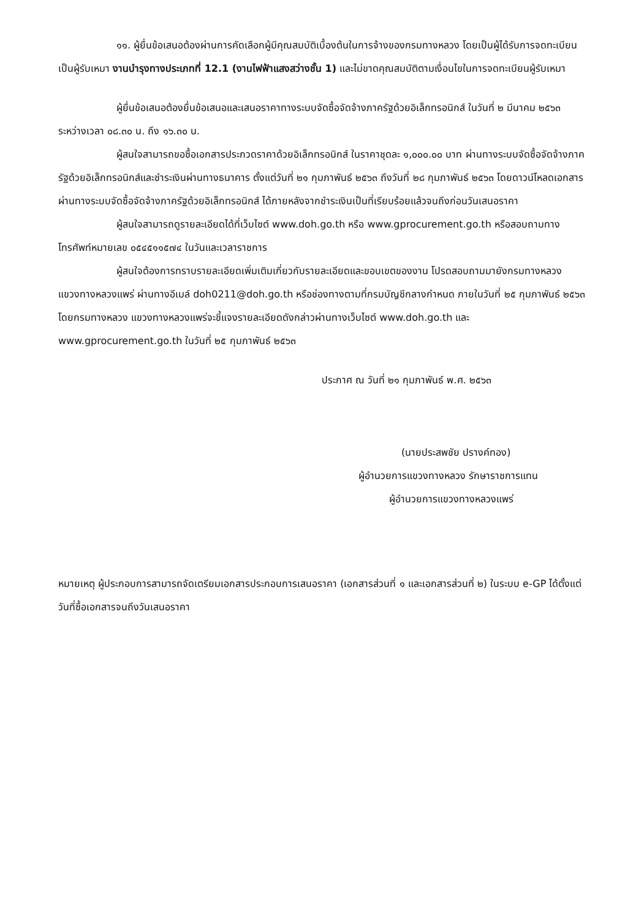๑๑. ผู้ยื่นข้อเสนอต้องผ่านการคัดเลือกผู้มีคุณสมบัติเบื้องต้นในการจ้างของกรมทางหลวง โดยเป็นผู้ได้รับการจดทะเบียนเป็นผู้รับเหมา งานบำรุงทางประเภทที่ 12.1 (งานไฟฟ้าแสงสว่างชั้น 1) และไม่ขาดคุณสมบัติตามเงื่อนไขในการจดทะเบียนผู้รับเหมา
ผู้ยื่นข้อเสนอต้องยื่นข้อเสนอและเสนอราคาทางระบบจัดซื้อจัดจ้างภาครัฐด้วยอิเล็กทรอนิกส์ ในวันที่ ๒ มีนาคม ๒๕๖๓ ระหว่างเวลา ๐๘.๓๐ น. ถึง ๑๖.๓๐ น.
ผู้สนใจสามารถขอซื้อเอกสารประกวดราคาด้วยอิเล็กทรอนิกส์ ในราคาชุดละ ๑,๐๐๐.๐๐ บาท ผ่านทางระบบจัดซื้อจัดจ้างภาครัฐด้วยอิเล็กทรอนิกส์และชำระเงินผ่านทางธนาคาร ตั้งแต่วันที่ ๒๑ กุมภาพันธ์ ๒๕๖๓ ถึงวันที่ ๒๘ กุมภาพันธ์ ๒๕๖๓ โดยดาวน์โหลดเอกสารผ่านทางระบบจัดซื้อจัดจ้างภาครัฐด้วยอิเล็กทรอนิกส์ ได้ภายหลังจากชำระเงินเป็นที่เรียบร้อยแล้วจนถึงก่อนวันเสนอราคา
ผู้สนใจสามารถดูรายละเอียดได้ที่เว็บไซต์ www.doh.go.th หรือ www.gprocurement.go.th หรือสอบถามทางโทรศัพท์หมายเลข ๐๕๔๕๑๑๕๗๔ ในวันและเวลาราชการ
ผู้สนใจต้องการทราบรายละเอียดเพิ่มเติมเกี่ยวกับรายละเอียดและขอบเขตของงาน โปรดสอบถามมายังกรมทางหลวง แขวงทางหลวงแพร่ ผ่านทางอีเมล์ doh0211@doh.go.th หรือช่องทางตามที่กรมบัญชีกลางกำหนด ภายในวันที่ ๒๕ กุมภาพันธ์ ๒๕๖๓ โดยกรมทางหลวง แขวงทางหลวงแพร่จะชี้แจงรายละเอียดดังกล่าวผ่านทางเว็บไซต์ www.doh.go.th และ www.gprocurement.go.th ในวันที่ ๒๕ กุมภาพันธ์ ๒๕๖๓
ประกาศ ณ วันที่ ๒๑ กุมภาพันธ์ พ.ศ. ๒๕๖๓
(นายประสพชัย ปรางค์ทอง)
ผู้อำนวยการแขวงทางหลวง รักษาราชการแทน
ผู้อำนวยการแขวงทางหลวงแพร่
หมายเหตุ ผู้ประกอบการสามารถจัดเตรียมเอกสารประกอบการเสนอราคา (เอกสารส่วนที่ ๑ และเอกสารส่วนที่ ๒) ในระบบ e-GP ได้ตั้งแต่วันที่ซื้อเอกสารจนถึงวันเสนอราคา